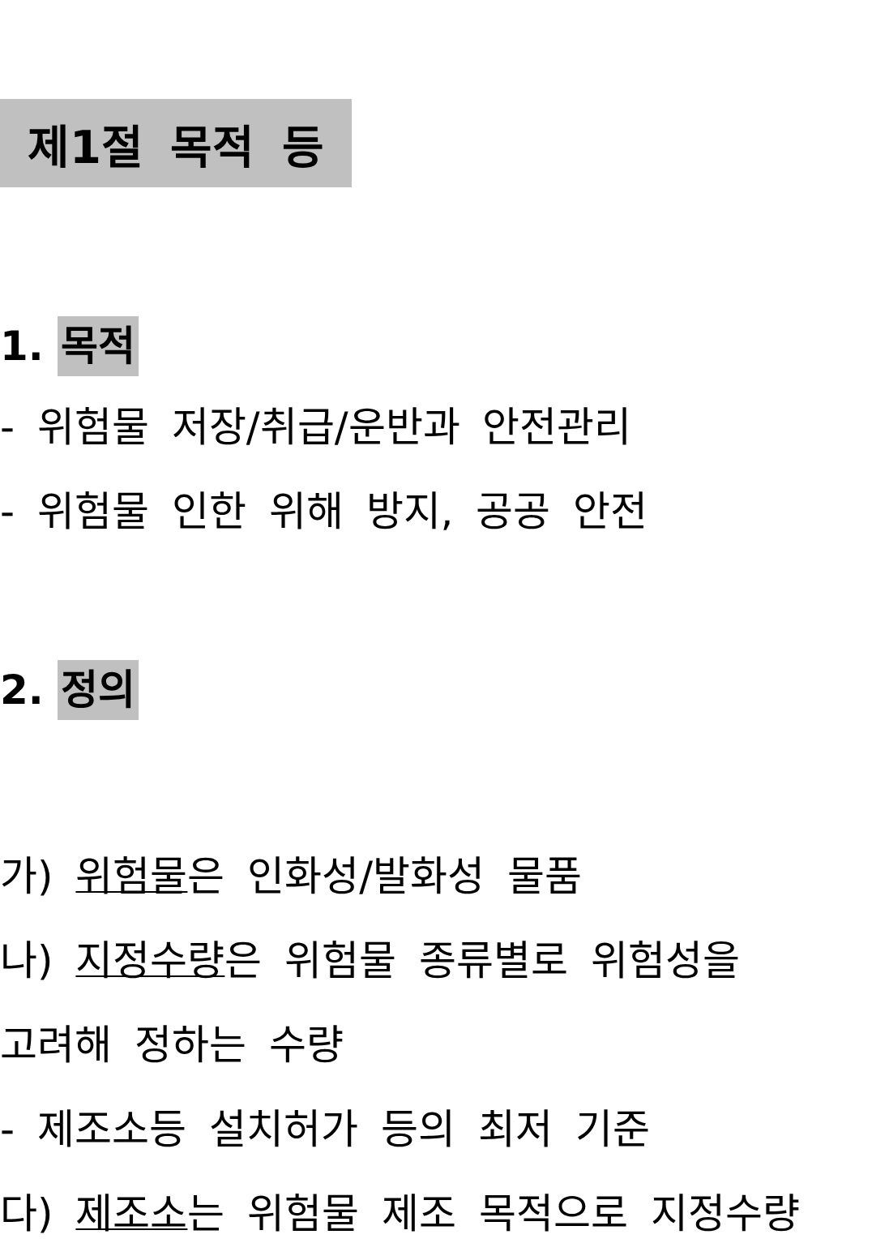제1절 목적 등
1. 목적
- 위험물 저장/취급/운반과 안전관리
- 위험물 인한 위해 방지, 공공 안전
2. 정의
가) 위험물은 인화성/발화성 물품
나) 지정수량은 위험물 종류별로 위험성을
고려해 정하는 수량
- 제조소등 설치허가 등의 최저 기준
다) 제조소는 위험물 제조 목적으로 지정수량